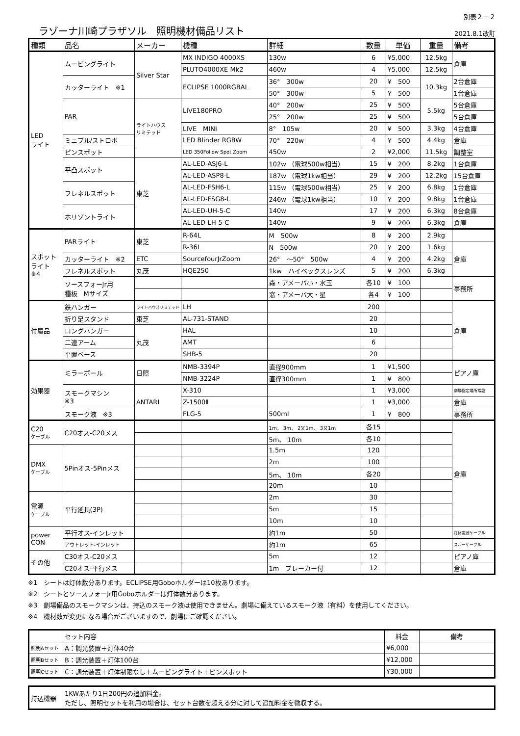ラゾーナ川崎プラザソル　照明機材備品リスト
別表２－２
2021.8.1改訂
| 種類 | 品名 | メーカー | 機種 | 詳細 | 数量 | 単価 | 重量 | 備考 |
| --- | --- | --- | --- | --- | --- | --- | --- | --- |
| LED ライト | ムービングライト | Silver Star | MX INDIGO 4000XS | 130w | 6 | ¥5,000 | 12.5kg | 倉庫 |
| | | | PLUTO4000XE Mk2 | 460w | 4 | ¥5,000 | 12.5kg | |
| | カッターライト ※1 | | ECLIPSE 1000RGBAL | 36° 300w | 20 | ¥ 500 | 10.3kg | 2台倉庫 |
| | | | | 50° 300w | 5 | ¥ 500 | | 1台倉庫 |
| | PAR | ライトハウス リミテッド | LIVE180PRO | 40° 200w | 25 | ¥ 500 | 5.5kg | 5台倉庫 |
| | | | | 25° 200w | 25 | ¥ 500 | | 5台倉庫 |
| | | | LIVE MINI | 8° 105w | 20 | ¥ 500 | 3.3kg | 4台倉庫 |
| | ミニブル/ストロボ | | LED Blinder RGBW | 70° 220w | 4 | ¥ 500 | 4.4kg | 倉庫 |
| | ピンスポット | | LED 350Follow Spot Zoom | 450w | 2 | ¥2,000 | 11.5kg | 調整室 |
| | 平凸スポット | 東芝 | AL-LED-ASJ6-L | 102w （電球500w相当） | 15 | ¥ 200 | 8.2kg | 1台倉庫 |
| | | | AL-LED-ASP8-L | 187w （電球1kw相当） | 29 | ¥ 200 | 12.2kg | 15台倉庫 |
| | フレネルスポット | | AL-LED-FSH6-L | 115w （電球500w相当） | 25 | ¥ 200 | 6.8kg | 1台倉庫 |
| | | | AL-LED-FSG8-L | 246w （電球1kw相当） | 10 | ¥ 200 | 9.8kg | 1台倉庫 |
| | ホリゾントライト | | AL-LED-UH-5-C | 140w | 17 | ¥ 200 | 6.3kg | 8台倉庫 |
| | | | AL-LED-LH-5-C | 140w | 9 | ¥ 200 | 6.3kg | 倉庫 |
| スポット ライト ※4 | PARライト | 東芝 | R-64L | M 500w | 8 | ¥ 200 | 2.9kg | |
| | | | R-36L | N 500w | 20 | ¥ 200 | 1.6kg | 倉庫 |
| | カッターライト ※2 | ETC | SourcefourJrZoom | 26° ～50° 500w | 4 | ¥ 200 | 4.2kg | |
| | フレネルスポット | 丸茂 | HQE250 | 1kw ハイベックスレンズ | 5 | ¥ 200 | 6.3kg | |
| | ソースフォーJr用 種板 Mサイズ | | | 森・アメーバ小・水玉 | 各10 | ¥ 100 | | 事務所 |
| | | | | 窓・アメーバ大・星 | 各4 | ¥ 100 | | |
| 付属品 | 鉄ハンガー | ライトハウスリミテッド | LH | | 200 | | | 倉庫 |
| | 折り足スタンド | 東芝 | AL-731-STAND | | 20 | | | |
| | ロングハンガー | 丸茂 | HAL | | 10 | | | |
| | 二連アーム | | AMT | | 6 | | | |
| | 平置ベース | | SHB-5 | | 20 | | | |
| 効果器 | ミラーボール | 日照 | NMB-3394P | 直径900mm | 1 | ¥1,500 | | ピアノ庫 |
| | | | NMB-3224P | 直径300mm | 1 | ¥ 800 | | |
| | スモークマシン ※3 | ANTARI | X-310 | | 1 | ¥3,000 | | 劇場指定場所常設 |
| | | | Z-1500Ⅱ | | 1 | ¥3,000 | | 倉庫 |
| | スモーク液 ※3 | | FLG-5 | 500ml | 1 | ¥ 800 | | 事務所 |
| C20 ケーブル | C20オス-C20メス | | | 1m、 3m、 2又1m、 3又1m | 各15 | | | 倉庫 |
| | | | | 5m、 10m | 各10 | | | |
| DMX ケーブル | 5Pinオス-5Pinメス | | | 1.5m | 120 | | | |
| | | | | 2m | 100 | | | |
| | | | | 5m、 10m | 各20 | | | |
| | | | | 20m | 10 | | | |
| 電源 ケーブル | 平行延長(3P) | | | 2m | 30 | | | |
| | | | | 5m | 15 | | | |
| | | | | 10m | 10 | | | |
| power CON | 平行オス-インレット | | | 約1m | 50 | | | 灯体電源ケーブル |
| | アウトレット-インレット | | | 約1m | 65 | | | スルーケーブル |
| その他 | C30オス-C20メス | | | 5m | 12 | | | ピアノ庫 |
| | C20オス-平行メス | | | 1m ブレーカー付 | 12 | | | 倉庫 |
※1　シートは灯体数分あります。ECLIPSE用Goboホルダーは10枚あります。
※2　シートとソースフォーJr用Goboホルダーは灯体数分あります。
※3　劇場備品のスモークマシンは、持込のスモーク液は使用できません。劇場に備えているスモーク液（有料）を使用してください。
※4　機材数が変更になる場合がございますので、劇場にご確認ください。
| | セット内容 | 料金 | 備考 |
| --- | --- | --- | --- |
| 照明Aセット | A：調光装置＋灯体40台 | ¥6,000 | |
| 照明Bセット | B：調光装置＋灯体100台 | ¥12,000 | |
| 照明Cセット | C：調光装置＋灯体制限なし＋ムービングライト＋ピンスポット | ¥30,000 | |
| 持込機器 | 1KWあたり1日200円の追加料金。 ただし、照明セットを利用の場合は、セット台数を超える分に対して追加料金を徴収する。 |